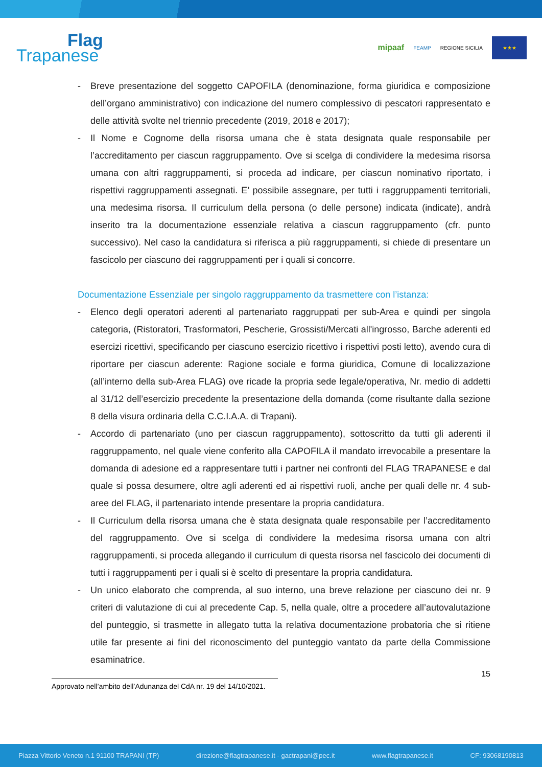Flag
Trapanese
mipaaf FEAMP REGIONE SICILIA
★★★
- Breve presentazione del soggetto CAPOFILA (denominazione, forma giuridica e composizione dell’organo amministrativo) con indicazione del numero complessivo di pescatori rappresentato e delle attività svolte nel triennio precedente (2019, 2018 e 2017);
- Il Nome e Cognome della risorsa umana che è stata designata quale responsabile per l’accreditamento per ciascun raggruppamento. Ove si scelga di condividere la medesima risorsa umana con altri raggruppamenti, si proceda ad indicare, per ciascun nominativo riportato, i rispettivi raggruppamenti assegnati. E’ possibile assegnare, per tutti i raggruppamenti territoriali, una medesima risorsa. Il curriculum della persona (o delle persone) indicata (indicate), andrà inserito tra la documentazione essenziale relativa a ciascun raggruppamento (cfr. punto successivo). Nel caso la candidatura si riferisca a più raggruppamenti, si chiede di presentare un fascicolo per ciascuno dei raggruppamenti per i quali si concorre.
Documentazione Essenziale per singolo raggruppamento da trasmettere con l’istanza:
- Elenco degli operatori aderenti al partenariato raggruppati per sub-Area e quindi per singola categoria, (Ristoratori, Trasformatori, Pescherie, Grossisti/Mercati all'ingrosso, Barche aderenti ed esercizi ricettivi, specificando per ciascuno esercizio ricettivo i rispettivi posti letto), avendo cura di riportare per ciascun aderente: Ragione sociale e forma giuridica, Comune di localizzazione (all’interno della sub-Area FLAG) ove ricade la propria sede legale/operativa, Nr. medio di addetti al 31/12 dell’esercizio precedente la presentazione della domanda (come risultante dalla sezione 8 della visura ordinaria della C.C.I.A.A. di Trapani).
- Accordo di partenariato (uno per ciascun raggruppamento), sottoscritto da tutti gli aderenti il raggruppamento, nel quale viene conferito alla CAPOFILA il mandato irrevocabile a presentare la domanda di adesione ed a rappresentare tutti i partner nei confronti del FLAG TRAPANESE e dal quale si possa desumere, oltre agli aderenti ed ai rispettivi ruoli, anche per quali delle nr. 4 sub-aree del FLAG, il partenariato intende presentare la propria candidatura.
- Il Curriculum della risorsa umana che è stata designata quale responsabile per l’accreditamento del raggruppamento. Ove si scelga di condividere la medesima risorsa umana con altri raggruppamenti, si proceda allegando il curriculum di questa risorsa nel fascicolo dei documenti di tutti i raggruppamenti per i quali si è scelto di presentare la propria candidatura.
- Un unico elaborato che comprenda, al suo interno, una breve relazione per ciascuno dei nr. 9 criteri di valutazione di cui al precedente Cap. 5, nella quale, oltre a procedere all’autovalutazione del punteggio, si trasmette in allegato tutta la relativa documentazione probatoria che si ritiene utile far presente ai fini del riconoscimento del punteggio vantato da parte della Commissione esaminatrice.
15
Approvato nell’ambito dell’Adunanza del CdA nr. 19 del 14/10/2021.
Piazza Vittorio Veneto n.1 91100 TRAPANI (TP) direzione@flagtrapanese.it - gactrapani@pec.it www.flagtrapanese.it CF: 93068190813